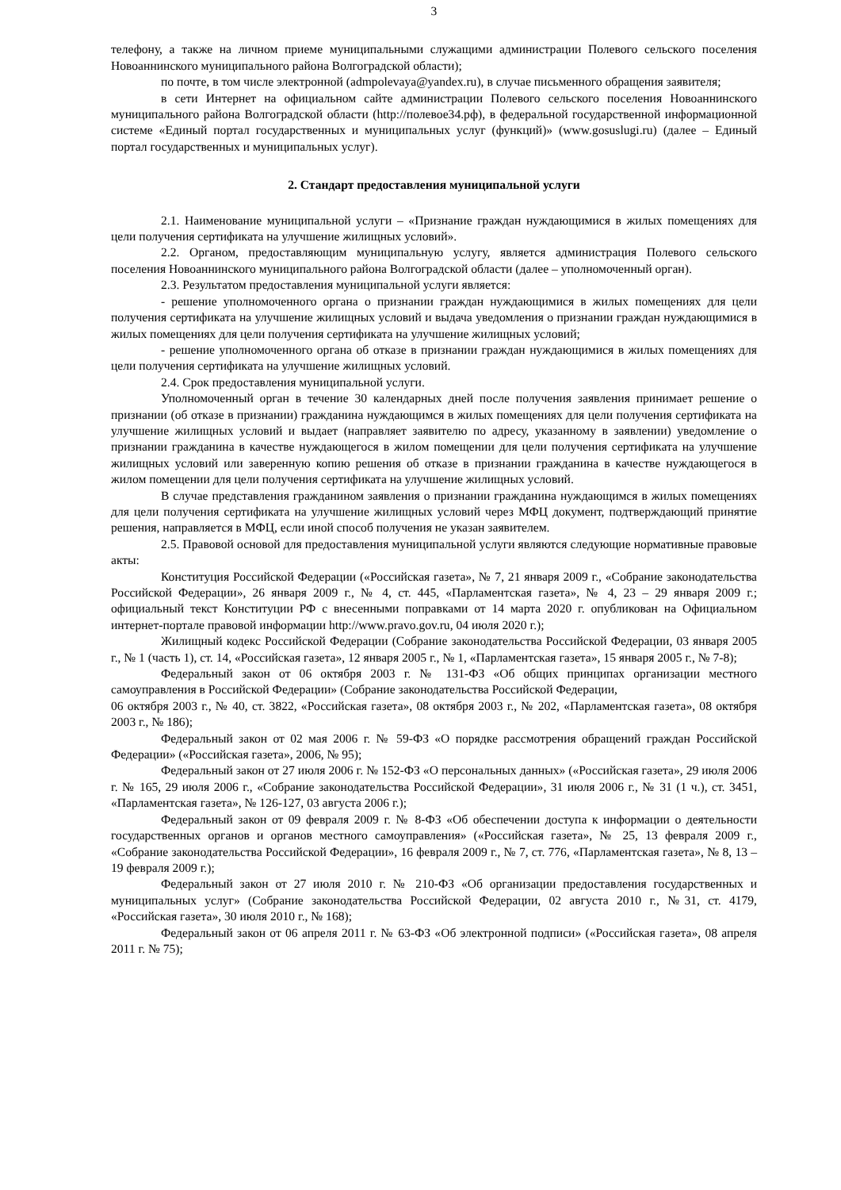3
телефону, а также на личном приеме муниципальными служащими администрации Полевого сельского поселения Новоаннинского муниципального района Волгоградской области);
по почте, в том числе электронной (admpolevaya@yandex.ru), в случае письменного обращения заявителя;
в сети Интернет на официальном сайте администрации Полевого сельского поселения Новоаннинского муниципального района Волгоградской области (http://полевое34.рф), в федеральной государственной информационной системе «Единый портал государственных и муниципальных услуг (функций)» (www.gosuslugi.ru) (далее – Единый портал государственных и муниципальных услуг).
2. Стандарт предоставления муниципальной услуги
2.1. Наименование муниципальной услуги – «Признание граждан нуждающимися в жилых помещениях для цели получения сертификата на улучшение жилищных условий».
2.2. Органом, предоставляющим муниципальную услугу, является администрация Полевого сельского поселения Новоаннинского муниципального района Волгоградской области (далее – уполномоченный орган).
2.3. Результатом предоставления муниципальной услуги является:
- решение уполномоченного органа о признании граждан нуждающимися в жилых помещениях для цели получения сертификата на улучшение жилищных условий и выдача уведомления о признании граждан нуждающимися в жилых помещениях для цели получения сертификата на улучшение жилищных условий;
- решение уполномоченного органа об отказе в признании граждан нуждающимися в жилых помещениях для цели получения сертификата на улучшение жилищных условий.
2.4. Срок предоставления муниципальной услуги.
Уполномоченный орган в течение 30 календарных дней после получения заявления принимает решение о признании (об отказе в признании) гражданина нуждающимся в жилых помещениях для цели получения сертификата на улучшение жилищных условий и выдает (направляет заявителю по адресу, указанному в заявлении) уведомление о признании гражданина в качестве нуждающегося в жилом помещении для цели получения сертификата на улучшение жилищных условий или заверенную копию решения об отказе в признании гражданина в качестве нуждающегося в жилом помещении для цели получения сертификата на улучшение жилищных условий.
В случае представления гражданином заявления о признании гражданина нуждающимся в жилых помещениях для цели получения сертификата на улучшение жилищных условий через МФЦ документ, подтверждающий принятие решения, направляется в МФЦ, если иной способ получения не указан заявителем.
2.5. Правовой основой для предоставления муниципальной услуги являются следующие нормативные правовые акты:
Конституция Российской Федерации («Российская газета», № 7, 21 января 2009 г., «Собрание законодательства Российской Федерации», 26 января 2009 г., № 4, ст. 445, «Парламентская газета», № 4, 23 – 29 января 2009 г.; официальный текст Конституции РФ с внесенными поправками от 14 марта 2020 г. опубликован на Официальном интернет-портале правовой информации http://www.pravo.gov.ru, 04 июля 2020 г.);
Жилищный кодекс Российской Федерации (Собрание законодательства Российской Федерации, 03 января 2005 г., № 1 (часть 1), ст. 14, «Российская газета», 12 января 2005 г., № 1, «Парламентская газета», 15 января 2005 г., № 7-8);
Федеральный закон от 06 октября 2003 г. № 131-ФЗ «Об общих принципах организации местного самоуправления в Российской Федерации» (Собрание законодательства Российской Федерации,
06 октября 2003 г., № 40, ст. 3822, «Российская газета», 08 октября 2003 г., № 202, «Парламентская газета», 08 октября 2003 г., № 186);
Федеральный закон от 02 мая 2006 г. № 59-ФЗ «О порядке рассмотрения обращений граждан Российской Федерации» («Российская газета», 2006, № 95);
Федеральный закон от 27 июля 2006 г. № 152-ФЗ «О персональных данных» («Российская газета», 29 июля 2006 г. № 165, 29 июля 2006 г., «Собрание законодательства Российской Федерации», 31 июля 2006 г., № 31 (1 ч.), ст. 3451, «Парламентская газета», № 126-127, 03 августа 2006 г.);
Федеральный закон от 09 февраля 2009 г. № 8-ФЗ «Об обеспечении доступа к информации о деятельности государственных органов и органов местного самоуправления» («Российская газета», № 25, 13 февраля 2009 г., «Собрание законодательства Российской Федерации», 16 февраля 2009 г., № 7, ст. 776, «Парламентская газета», № 8, 13 – 19 февраля 2009 г.);
Федеральный закон от 27 июля 2010 г. № 210-ФЗ «Об организации предоставления государственных и муниципальных услуг» (Собрание законодательства Российской Федерации, 02 августа 2010 г., №31, ст. 4179, «Российская газета», 30 июля 2010 г., № 168);
Федеральный закон от 06 апреля 2011 г. № 63-ФЗ «Об электронной подписи» («Российская газета», 08 апреля 2011 г. № 75);